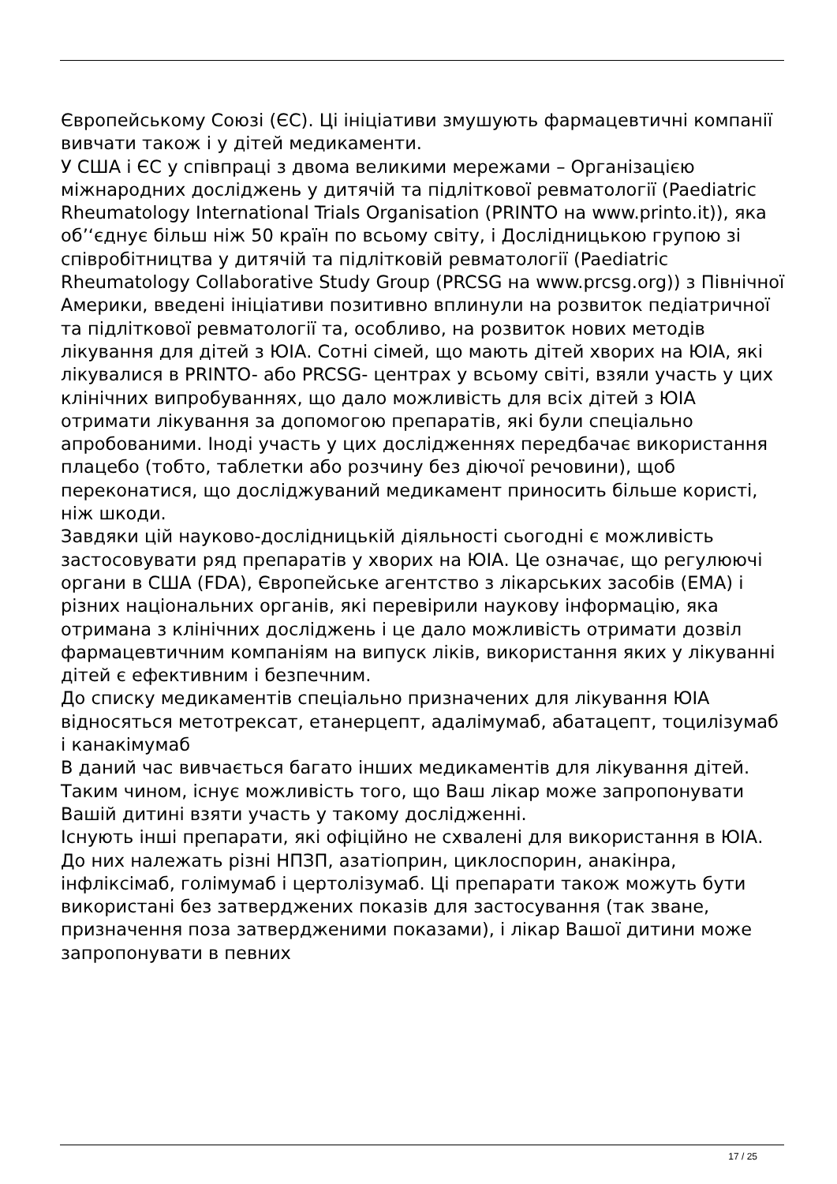Європейському Союзі (ЄС). Ці ініціативи змушують фармацевтичні компанії вивчати також і у дітей медикаменти.
У США і ЄС у співпраці з двома великими мережами – Організацією міжнародних досліджень у дитячій та підліткової ревматології (Paediatric Rheumatology International Trials Organisation (PRINTO на www.printo.it)), яка об’‘єднує більш ніж 50 країн по всьому світу, і Дослідницькою групою зі співробітництва у дитячій та підлітковій ревматології (Paediatric Rheumatology Collaborative Study Group (PRCSG на www.prcsg.org)) з Північної Америки, введені ініціативи позитивно вплинули на розвиток педіатричної та підліткової ревматології та, особливо, на розвиток нових методів лікування для дітей з ЮІА. Сотні сімей, що мають дітей хворих на ЮІА, які лікувалися в PRINTO- або PRCSG- центрах у всьому світі, взяли участь у цих клінічних випробуваннях, що дало можливість для всіх дітей з ЮІА отримати лікування за допомогою препаратів, які були спеціально апробованими. Іноді участь у цих дослідженнях передбачає використання плацебо (тобто, таблетки або розчину без діючої речовини), щоб переконатися, що досліджуваний медикамент приносить більше користі, ніж шкоди.
Завдяки цій науково-дослідницькій діяльності сьогодні є можливість застосовувати ряд препаратів у хворих на ЮІА. Це означає, що регулюючі органи в США (FDA), Європейське агентство з лікарських засобів (EMA) і різних національних органів, які перевірили наукову інформацію, яка отримана з клінічних досліджень і це дало можливість отримати дозвіл фармацевтичним компаніям на випуск ліків, використання яких у лікуванні дітей є ефективним і безпечним.
До списку медикаментів спеціально призначених для лікування ЮІА відносяться метотрексат, етанерцепт, адалімумаб, абатацепт, тоцилізумаб і канакімумаб
В даний час вивчається багато інших медикаментів для лікування дітей. Таким чином, існує можливість того, що Ваш лікар може запропонувати Вашій дитині взяти участь у такому дослідженні.
Існують інші препарати, які офіційно не схвалені для використання в ЮІА. До них належать різні НПЗП, азатіоприн, циклоспорин, анакінра, інфліксімаб, голімумаб і цертолізумаб. Ці препарати також можуть бути використані без затверджених показів для застосування (так зване, призначення поза затвердженими показами), і лікар Вашої дитини може запропонувати в певних
17 / 25